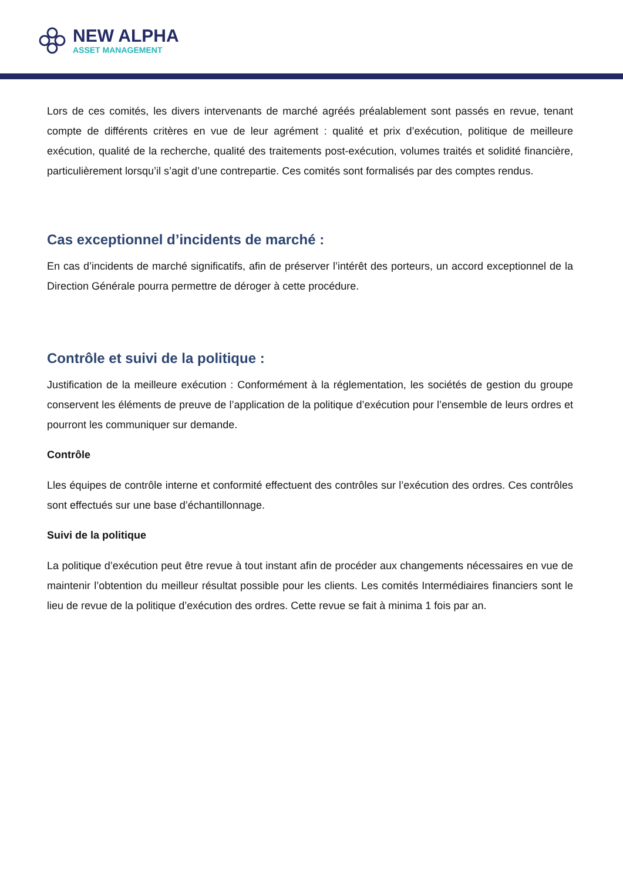NEW ALPHA
ASSET MANAGEMENT
Lors de ces comités, les divers intervenants de marché agréés préalablement sont passés en revue, tenant compte de différents critères en vue de leur agrément : qualité et prix d’exécution, politique de meilleure exécution, qualité de la recherche, qualité des traitements post-exécution, volumes traités et solidité financière, particulièrement lorsqu’il s’agit d’une contrepartie. Ces comités sont formalisés par des comptes rendus.
Cas exceptionnel d’incidents de marché :
En cas d’incidents de marché significatifs, afin de préserver l’intérêt des porteurs, un accord exceptionnel de la Direction Générale pourra permettre de déroger à cette procédure.
Contrôle et suivi de la politique :
Justification de la meilleure exécution : Conformément à la réglementation, les sociétés de gestion du groupe conservent les éléments de preuve de l’application de la politique d’exécution pour l’ensemble de leurs ordres et pourront les communiquer sur demande.
Contrôle
Lles équipes de contrôle interne et conformité effectuent des contrôles sur l’exécution des ordres. Ces contrôles sont effectués sur une base d’échantillonnage.
Suivi de la politique
La politique d’exécution peut être revue à tout instant afin de procéder aux changements nécessaires en vue de maintenir l’obtention du meilleur résultat possible pour les clients. Les comités Intermédiaires financiers sont le lieu de revue de la politique d’exécution des ordres. Cette revue se fait à minima 1 fois par an.